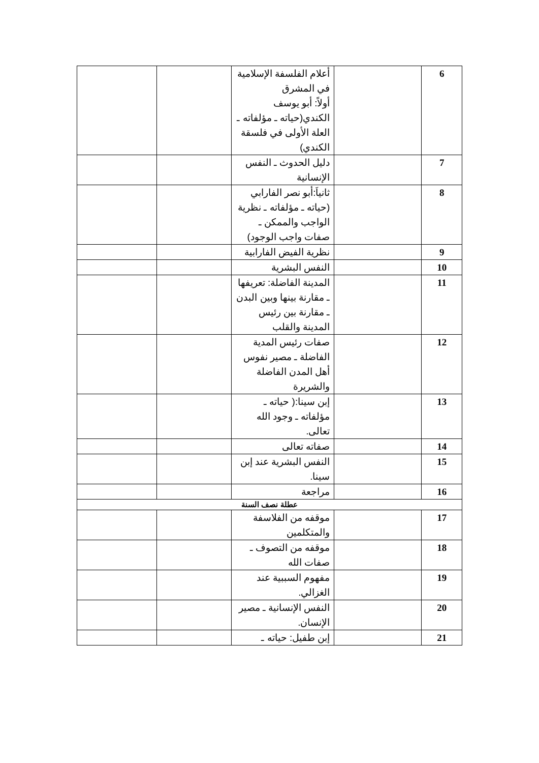| 6 | | أعلام الفلسفة الإسلامية في المشرق أولاً: أبو يوسف الكندي(حياته ـ مؤلفاته ـ العلة الأولى في فلسقة الكندي) | | |
| 7 | | دليل الحدوث ـ النفس الإنسانية | | |
| 8 | | ثانياَ:أبو نصر الفارابي (حياته ـ مؤلفاته ـ نظرية الواجب والممكن ـ صفات واجب الوجود) | | |
| 9 | | نظرية الفيض الفارابية | | |
| 10 | | النفس البشرية | | |
| 11 | | المدينة الفاضلة: تعريفها ـ مقارنة بينها وبين البدن ـ مقارنة بين رئيس المدينة والقلب | | |
| 12 | | صفات رئيس المدية الفاضلة ـ مصير نفوس أهل المدن الفاضلة والشريرة | | |
| 13 | | إبن سينا:( حياته ـ مؤلفاته ـ وجود الله تعالى. | | |
| 14 | | صفاته تعالى | | |
| 15 | | النفس البشرية عند إبن سينا. | | |
| 16 | | مراجعة | | |
| عطلة نصف السنة | | | | |
| 17 | | موقفه من الفلاسفة والمتكلمين | | |
| 18 | | موقفه من التصوف ـ صفات الله | | |
| 19 | | مفهوم السببية عند الغزالي. | | |
| 20 | | النفس الإنسانية ـ مصير الإنسان. | | |
| 21 | | إبن طفيل: حياته ـ | | |